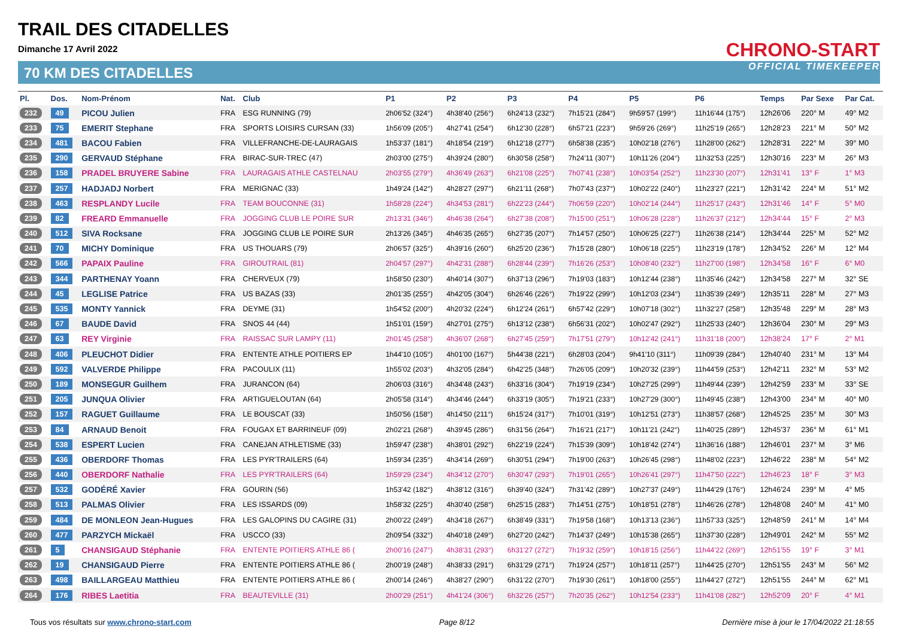TRAIL DES CITADELLES
Dimanche 17 Avril 2022
70 KM DES CITADELLES
CHRONO-START
OFFICIAL TIMEKEEPER
| Pl. | Dos. | Nom-Prénom | Nat. | Club | P1 | P2 | P3 | P4 | P5 | P6 | Temps | Par Sexe | Par Cat. |
| --- | --- | --- | --- | --- | --- | --- | --- | --- | --- | --- | --- | --- | --- |
| 232 | 49 | PICOU Julien | FRA | ESG RUNNING (79) | 2h06'52 (324°) | 4h38'40 (256°) | 6h24'13 (232°) | 7h15'21 (284°) | 9h59'57 (199°) | 11h16'44 (175°) | 12h26'06 | 220° M | 49° M2 |
| 233 | 75 | EMERIT Stephane | FRA | SPORTS LOISIRS CURSAN (33) | 1h56'09 (205°) | 4h27'41 (254°) | 6h12'30 (228°) | 6h57'21 (223°) | 9h59'26 (269°) | 11h25'19 (265°) | 12h28'23 | 221° M | 50° M2 |
| 234 | 481 | BACOU Fabien | FRA | VILLEFRANCHE-DE-LAURAGAIS | 1h53'37 (181°) | 4h18'54 (219°) | 6h12'18 (277°) | 6h58'38 (235°) | 10h02'18 (276°) | 11h28'00 (262°) | 12h28'31 | 222° M | 39° M0 |
| 235 | 290 | GERVAUD Stéphane | FRA | BIRAC-SUR-TREC (47) | 2h03'00 (275°) | 4h39'24 (280°) | 6h30'58 (258°) | 7h24'11 (307°) | 10h11'26 (204°) | 11h32'53 (225°) | 12h30'16 | 223° M | 26° M3 |
| 236 | 158 | PRADEL BRUYERE Sabine | FRA | LAURAGAIS ATHLE CASTELNAU | 2h03'55 (279°) | 4h36'49 (263°) | 6h21'08 (225°) | 7h07'41 (238°) | 10h03'54 (252°) | 11h23'30 (207°) | 12h31'41 | 13° F | 1° M3 |
| 237 | 257 | HADJADJ Norbert | FRA | MERIGNAC (33) | 1h49'24 (142°) | 4h28'27 (297°) | 6h21'11 (268°) | 7h07'43 (237°) | 10h02'22 (240°) | 11h23'27 (221°) | 12h31'42 | 224° M | 51° M2 |
| 238 | 463 | RESPLANDY Lucile | FRA | TEAM BOUCONNE (31) | 1h58'28 (224°) | 4h34'53 (281°) | 6h22'23 (244°) | 7h06'59 (220°) | 10h02'14 (244°) | 11h25'17 (243°) | 12h31'46 | 14° F | 5° M0 |
| 239 | 82 | FREARD Emmanuelle | FRA | JOGGING CLUB LE POIRE SUR | 2h13'31 (346°) | 4h46'38 (264°) | 6h27'38 (208°) | 7h15'00 (251°) | 10h06'28 (228°) | 11h26'37 (212°) | 12h34'44 | 15° F | 2° M3 |
| 240 | 512 | SIVA Rocksane | FRA | JOGGING CLUB LE POIRE SUR | 2h13'26 (345°) | 4h46'35 (265°) | 6h27'35 (207°) | 7h14'57 (250°) | 10h06'25 (227°) | 11h26'38 (214°) | 12h34'44 | 225° M | 52° M2 |
| 241 | 70 | MICHY Dominique | FRA | US THOUARS (79) | 2h06'57 (325°) | 4h39'16 (260°) | 6h25'20 (236°) | 7h15'28 (280°) | 10h06'18 (225°) | 11h23'19 (178°) | 12h34'52 | 226° M | 12° M4 |
| 242 | 566 | PAPAIX Pauline | FRA | GIROUTRAIL (81) | 2h04'57 (297°) | 4h42'31 (288°) | 6h28'44 (239°) | 7h16'26 (253°) | 10h08'40 (232°) | 11h27'00 (198°) | 12h34'58 | 16° F | 6° M0 |
| 243 | 344 | PARTHENAY Yoann | FRA | CHERVEUX (79) | 1h58'50 (230°) | 4h40'14 (307°) | 6h37'13 (296°) | 7h19'03 (183°) | 10h12'44 (238°) | 11h35'46 (242°) | 12h34'58 | 227° M | 32° SE |
| 244 | 45 | LEGLISE Patrice | FRA | US BAZAS (33) | 2h01'35 (255°) | 4h42'05 (304°) | 6h26'46 (226°) | 7h19'22 (299°) | 10h12'03 (234°) | 11h35'39 (249°) | 12h35'11 | 228° M | 27° M3 |
| 245 | 535 | MONTY Yannick | FRA | DEYME (31) | 1h54'52 (200°) | 4h20'32 (224°) | 6h12'24 (261°) | 6h57'42 (229°) | 10h07'18 (302°) | 11h32'27 (258°) | 12h35'48 | 229° M | 28° M3 |
| 246 | 67 | BAUDE David | FRA | SNOS 44 (44) | 1h51'01 (159°) | 4h27'01 (275°) | 6h13'12 (238°) | 6h56'31 (202°) | 10h02'47 (292°) | 11h25'33 (240°) | 12h36'04 | 230° M | 29° M3 |
| 247 | 63 | REY Virginie | FRA | RAISSAC SUR LAMPY (11) | 2h01'45 (258°) | 4h36'07 (268°) | 6h27'45 (259°) | 7h17'51 (279°) | 10h12'42 (241°) | 11h31'18 (200°) | 12h38'24 | 17° F | 2° M1 |
| 248 | 406 | PLEUCHOT Didier | FRA | ENTENTE ATHLE POITIERS EP | 1h44'10 (105°) | 4h01'00 (167°) | 5h44'38 (221°) | 6h28'03 (204°) | 9h41'10 (311°) | 11h09'39 (284°) | 12h40'40 | 231° M | 13° M4 |
| 249 | 592 | VALVERDE Philippe | FRA | PACOULIX (11) | 1h55'02 (203°) | 4h32'05 (284°) | 6h42'25 (348°) | 7h26'05 (209°) | 10h20'32 (239°) | 11h44'59 (253°) | 12h42'11 | 232° M | 53° M2 |
| 250 | 189 | MONSEGUR Guilhem | FRA | JURANCON (64) | 2h06'03 (316°) | 4h34'48 (243°) | 6h33'16 (304°) | 7h19'19 (234°) | 10h27'25 (299°) | 11h49'44 (239°) | 12h42'59 | 233° M | 33° SE |
| 251 | 205 | JUNQUA Olivier | FRA | ARTIGUELOUTAN (64) | 2h05'58 (314°) | 4h34'46 (244°) | 6h33'19 (305°) | 7h19'21 (233°) | 10h27'29 (300°) | 11h49'45 (238°) | 12h43'00 | 234° M | 40° M0 |
| 252 | 157 | RAGUET Guillaume | FRA | LE BOUSCAT (33) | 1h50'56 (158°) | 4h14'50 (211°) | 6h15'24 (317°) | 7h10'01 (319°) | 10h12'51 (273°) | 11h38'57 (268°) | 12h45'25 | 235° M | 30° M3 |
| 253 | 84 | ARNAUD Benoit | FRA | FOUGAX ET BARRINEUF (09) | 2h02'21 (268°) | 4h39'45 (286°) | 6h31'56 (264°) | 7h16'21 (217°) | 10h11'21 (242°) | 11h40'25 (289°) | 12h45'37 | 236° M | 61° M1 |
| 254 | 538 | ESPERT Lucien | FRA | CANEJAN ATHLETISME (33) | 1h59'47 (238°) | 4h38'01 (292°) | 6h22'19 (224°) | 7h15'39 (309°) | 10h18'42 (274°) | 11h36'16 (188°) | 12h46'01 | 237° M | 3° M6 |
| 255 | 436 | OBERDORF Thomas | FRA | LES PYR'TRAILERS (64) | 1h59'34 (235°) | 4h34'14 (269°) | 6h30'51 (294°) | 7h19'00 (263°) | 10h26'45 (298°) | 11h48'02 (223°) | 12h46'22 | 238° M | 54° M2 |
| 256 | 440 | OBERDORF Nathalie | FRA | LES PYR'TRAILERS (64) | 1h59'29 (234°) | 4h34'12 (270°) | 6h30'47 (293°) | 7h19'01 (265°) | 10h26'41 (297°) | 11h47'50 (222°) | 12h46'23 | 18° F | 3° M3 |
| 257 | 532 | GODÉRÉ Xavier | FRA | GOURIN (56) | 1h53'42 (182°) | 4h38'12 (316°) | 6h39'40 (324°) | 7h31'42 (289°) | 10h27'37 (249°) | 11h44'29 (176°) | 12h46'24 | 239° M | 4° M5 |
| 258 | 513 | PALMAS Olivier | FRA | LES ISSARDS (09) | 1h58'32 (225°) | 4h30'40 (258°) | 6h25'15 (283°) | 7h14'51 (275°) | 10h18'51 (278°) | 11h46'26 (278°) | 12h48'08 | 240° M | 41° M0 |
| 259 | 484 | DE MONLEON Jean-Hugues | FRA | LES GALOPINS DU CAGIRE (31) | 2h00'22 (249°) | 4h34'18 (267°) | 6h38'49 (331°) | 7h19'58 (168°) | 10h13'13 (236°) | 11h57'33 (325°) | 12h48'59 | 241° M | 14° M4 |
| 260 | 477 | PARZYCH Mickaël | FRA | USCCO (33) | 2h09'54 (332°) | 4h40'18 (249°) | 6h27'20 (242°) | 7h14'37 (249°) | 10h15'38 (265°) | 11h37'30 (228°) | 12h49'01 | 242° M | 55° M2 |
| 261 | 5 | CHANSIGAUD Stéphanie | FRA | ENTENTE POITIERS ATHLE 86 ( | 2h00'16 (247°) | 4h38'31 (293°) | 6h31'27 (272°) | 7h19'32 (259°) | 10h18'15 (256°) | 11h44'22 (269°) | 12h51'55 | 19° F | 3° M1 |
| 262 | 19 | CHANSIGAUD Pierre | FRA | ENTENTE POITIERS ATHLE 86 ( | 2h00'19 (248°) | 4h38'33 (291°) | 6h31'29 (271°) | 7h19'24 (257°) | 10h18'11 (257°) | 11h44'25 (270°) | 12h51'55 | 243° M | 56° M2 |
| 263 | 498 | BAILLARGEAU Matthieu | FRA | ENTENTE POITIERS ATHLE 86 ( | 2h00'14 (246°) | 4h38'27 (290°) | 6h31'22 (270°) | 7h19'30 (261°) | 10h18'00 (255°) | 11h44'27 (272°) | 12h51'55 | 244° M | 62° M1 |
| 264 | 176 | RIBES Laetitia | FRA | BEAUTEVILLE (31) | 2h00'29 (251°) | 4h41'24 (306°) | 6h32'26 (257°) | 7h20'35 (262°) | 10h12'54 (233°) | 11h41'08 (282°) | 12h52'09 | 20° F | 4° M1 |
Tous vos résultats sur www.chrono-start.com Page 8/12 Dernière mise à jour le 17/04/2022 21:18:55